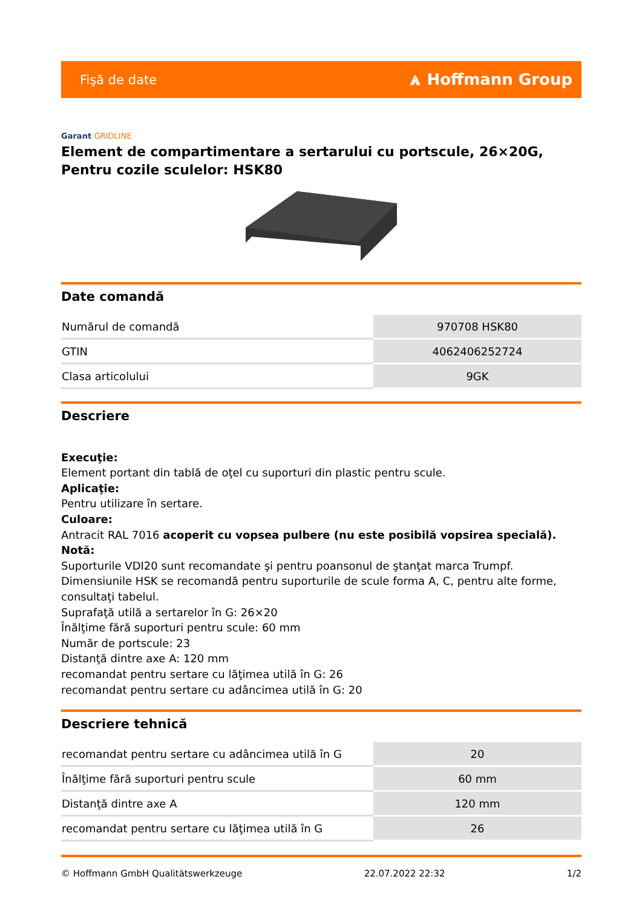Fişă de date ⩓ Hoffmann Group
Garant GRIDLINE
Element de compartimentare a sertarului cu portscule, 26×20G, Pentru cozile sculelor: HSK80
Date comandă
| Numărul de comandă | 970708 HSK80 |
| GTIN | 4062406252724 |
| Clasa articolului | 9GK |
Descriere
Execuţie:
Element portant din tablă de oţel cu suporturi din plastic pentru scule.
Aplicaţie:
Pentru utilizare în sertare.
Culoare:
Antracit RAL 7016 acoperit cu vopsea pulbere (nu este posibilă vopsirea specială).
Notă:
Suporturile VDI20 sunt recomandate şi pentru poansonul de ştanţat marca Trumpf. Dimensiunile HSK se recomandă pentru suporturile de scule forma A, C, pentru alte forme, consultaţi tabelul.
Suprafaţă utilă a sertarelor în G: 26×20
Înălţime fără suporturi pentru scule: 60 mm
Număr de portscule: 23
Distanţă dintre axe A: 120 mm
recomandat pentru sertare cu lăţimea utilă în G: 26
recomandat pentru sertare cu adâncimea utilă în G: 20
Descriere tehnică
| recomandat pentru sertare cu adâncimea utilă în G | 20 |
| Înălţime fără suporturi pentru scule | 60 mm |
| Distanţă dintre axe A | 120 mm |
| recomandat pentru sertare cu lăţimea utilă în G | 26 |
© Hoffmann GmbH Qualitätswerkzeuge 22.07.2022 22:32 1/2